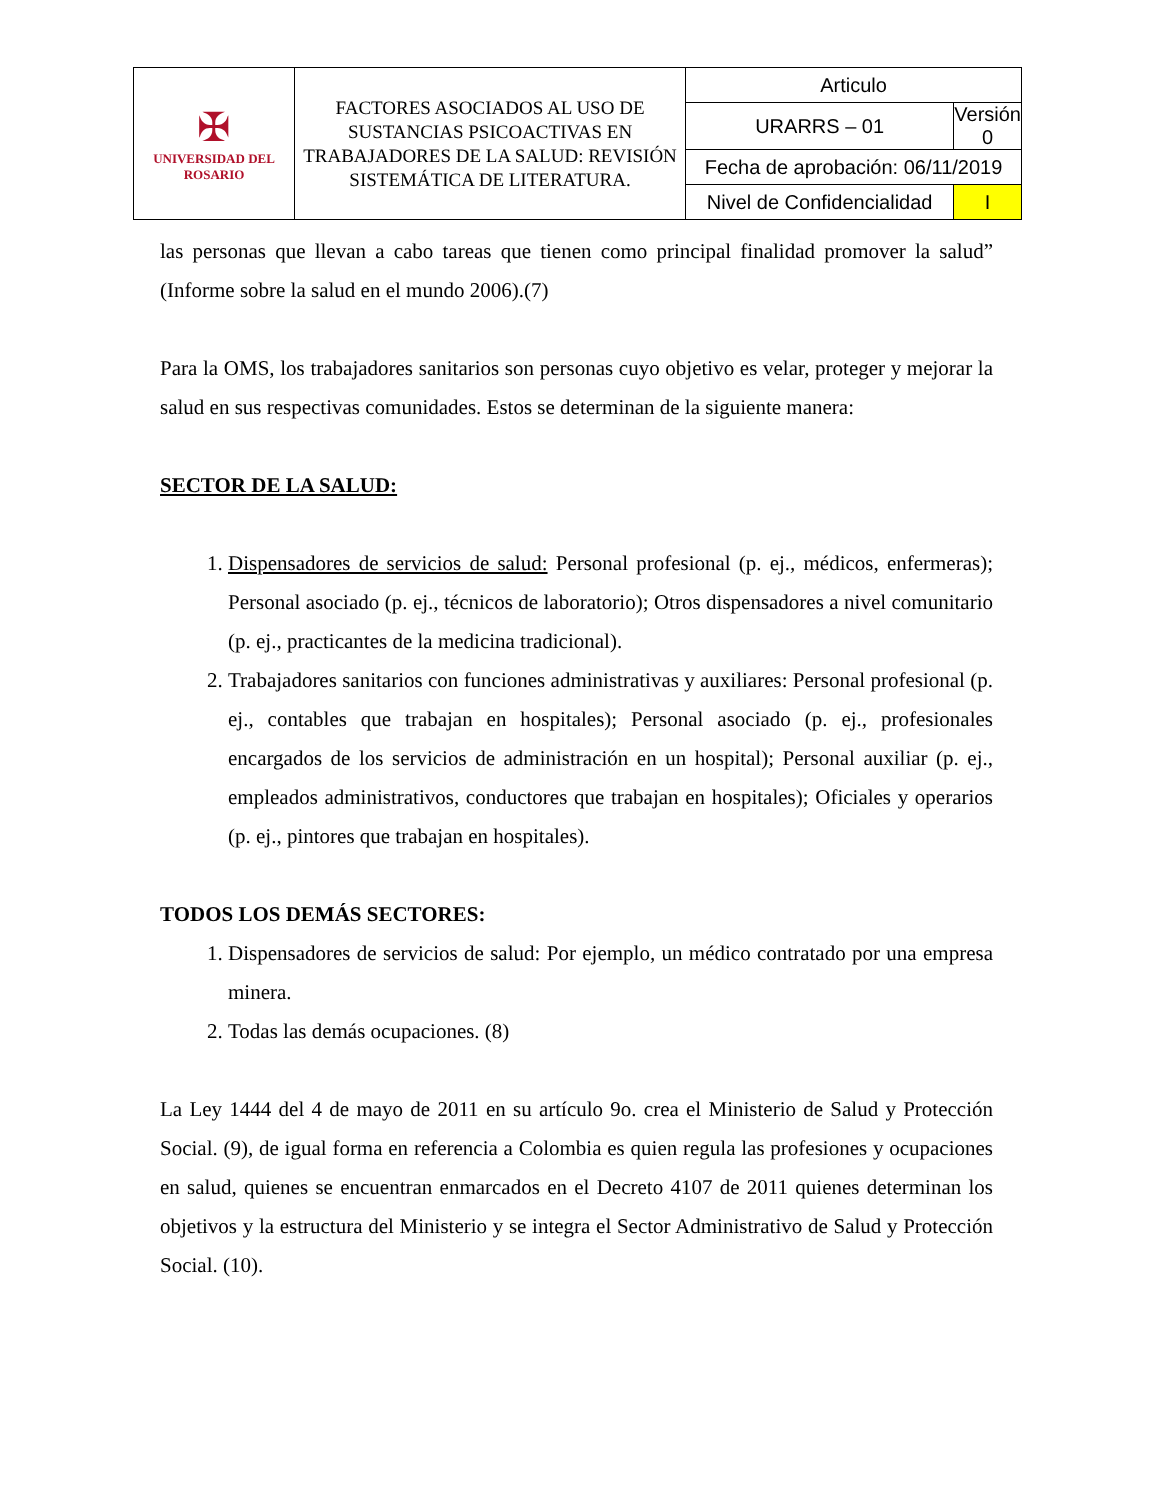| ✠ UNIVERSIDAD DEL ROSARIO | FACTORES ASOCIADOS AL USO DE SUSTANCIAS PSICOACTIVAS EN TRABAJADORES DE LA SALUD: REVISIÓN SISTEMÁTICA DE LITERATURA. | Articulo | |
| | | URARRS – 01 | Versión 0 |
| | | Fecha de aprobación: 06/11/2019 | |
| | | Nivel de Confidencialidad | I |
las personas que llevan a cabo tareas que tienen como principal finalidad promover la salud” (Informe sobre la salud en el mundo 2006).(7)
Para la OMS, los trabajadores sanitarios son personas cuyo objetivo es velar, proteger y mejorar la salud en sus respectivas comunidades. Estos se determinan de la siguiente manera:
SECTOR DE LA SALUD:
1. Dispensadores de servicios de salud: Personal profesional (p. ej., médicos, enfermeras); Personal asociado (p. ej., técnicos de laboratorio); Otros dispensadores a nivel comunitario (p. ej., practicantes de la medicina tradicional).
2. Trabajadores sanitarios con funciones administrativas y auxiliares: Personal profesional (p. ej., contables que trabajan en hospitales); Personal asociado (p. ej., profesionales encargados de los servicios de administración en un hospital); Personal auxiliar (p. ej., empleados administrativos, conductores que trabajan en hospitales); Oficiales y operarios (p. ej., pintores que trabajan en hospitales).
TODOS LOS DEMÁS SECTORES:
1. Dispensadores de servicios de salud: Por ejemplo, un médico contratado por una empresa minera.
2. Todas las demás ocupaciones. (8)
La Ley 1444 del 4 de mayo de 2011 en su artículo 9o. crea el Ministerio de Salud y Protección Social. (9), de igual forma en referencia a Colombia es quien regula las profesiones y ocupaciones en salud, quienes se encuentran enmarcados en el Decreto 4107 de 2011 quienes determinan los objetivos y la estructura del Ministerio y se integra el Sector Administrativo de Salud y Protección Social. (10).